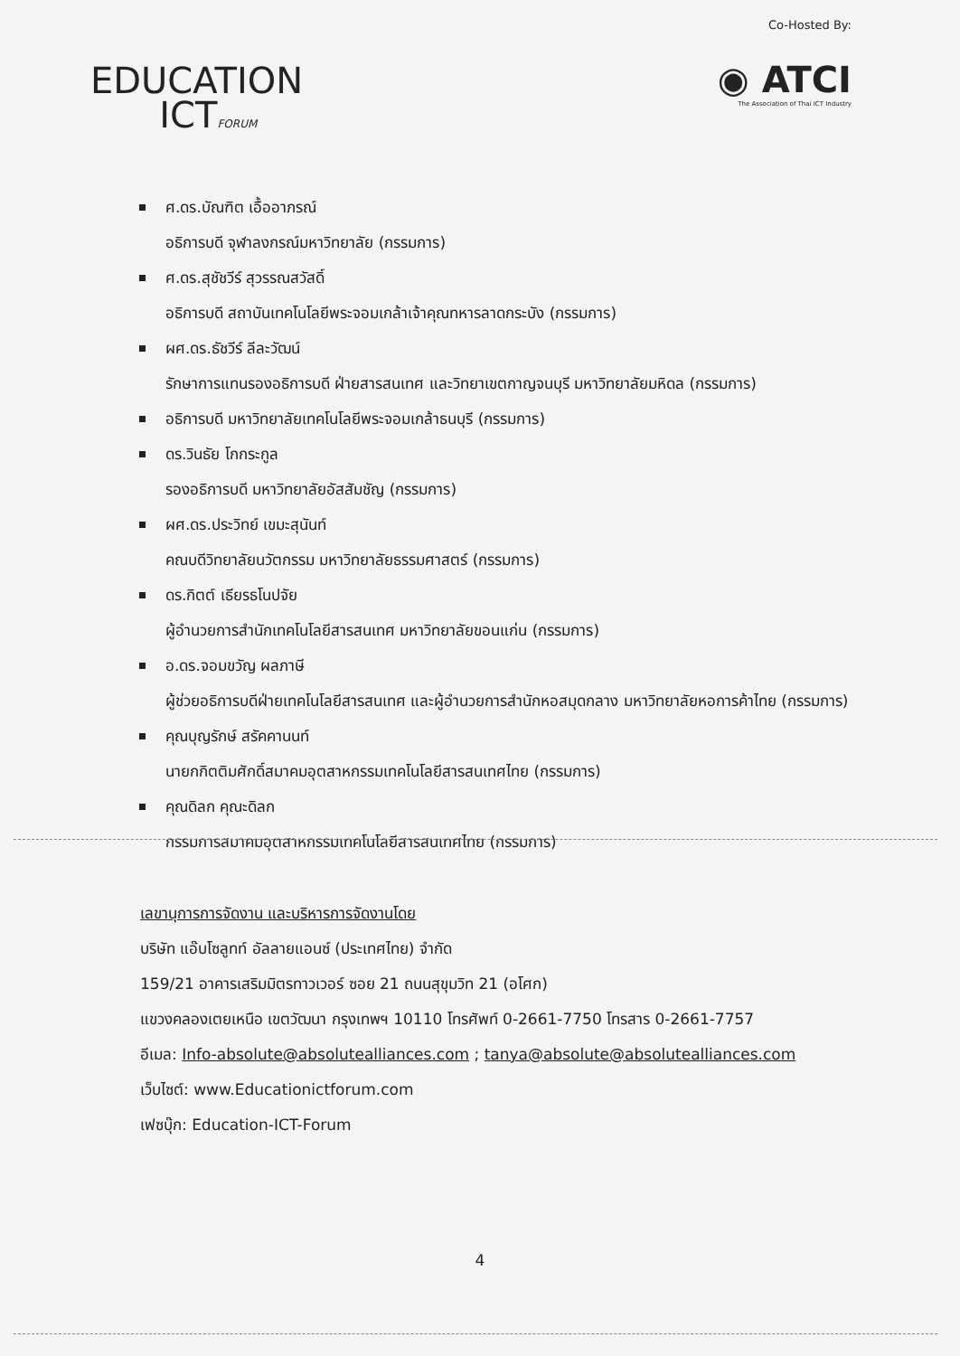EDUCATION
ICTFORUM
Co-Hosted By:
◉ ATCI
The Association of Thai ICT Industry
ศ.ดร.บัณฑิต เอื้ออาภรณ์
อธิการบดี จุฬาลงกรณ์มหาวิทยาลัย (กรรมการ)
ศ.ดร.สุชัชวีร์ สุวรรณสวัสดิ์
อธิการบดี สถาบันเทคโนโลยีพระจอมเกล้าเจ้าคุณทหารลาดกระบัง (กรรมการ)
ผศ.ดร.ธัชวีร์ ลีละวัฒน์
รักษาการแทนรองอธิการบดี ฝ่ายสารสนเทศ และวิทยาเขตกาญจนบุรี มหาวิทยาลัยมหิดล (กรรมการ)
อธิการบดี มหาวิทยาลัยเทคโนโลยีพระจอมเกล้าธนบุรี (กรรมการ)
ดร.วินธัย โกกระกูล
รองอธิการบดี มหาวิทยาลัยอัสสัมชัญ (กรรมการ)
ผศ.ดร.ประวิทย์ เขมะสุนันท์
คณบดีวิทยาลัยนวัตกรรม มหาวิทยาลัยธรรมศาสตร์ (กรรมการ)
ดร.กิตต์ เธียรธโนปจัย
ผู้อำนวยการสำนักเทคโนโลยีสารสนเทศ มหาวิทยาลัยขอนแก่น (กรรมการ)
อ.ดร.จอมขวัญ ผลภาษี
ผู้ช่วยอธิการบดีฝ่ายเทคโนโลยีสารสนเทศ และผู้อำนวยการสำนักหอสมุดกลาง มหาวิทยาลัยหอการค้าไทย (กรรมการ)
คุณบุญรักษ์ สรัคคานนท์
นายกกิตติมศักดิ์สมาคมอุตสาหกรรมเทคโนโลยีสารสนเทศไทย (กรรมการ)
คุณดิลก คุณะดิลก
กรรมการสมาคมอุตสาหกรรมเทคโนโลยีสารสนเทศไทย (กรรมการ)
เลขานุการการจัดงาน และบริหารการจัดงานโดย
บริษัท แอ๊บโซลูทท์ อัลลายแอนซ์ (ประเทศไทย) จำกัด
159/21 อาคารเสริมมิตรทาวเวอร์ ซอย 21 ถนนสุขุมวิท 21 (อโศก)
แขวงคลองเตยเหนือ เขตวัฒนา กรุงเทพฯ 10110 โทรศัพท์ 0-2661-7750 โทรสาร 0-2661-7757
อีเมล: Info-absolute@absolutealliances.com ; tanya@absolute@absolutealliances.com
เว็บไซต์: www.Educationictforum.com
เฟซบุ๊ก: Education-ICT-Forum
4